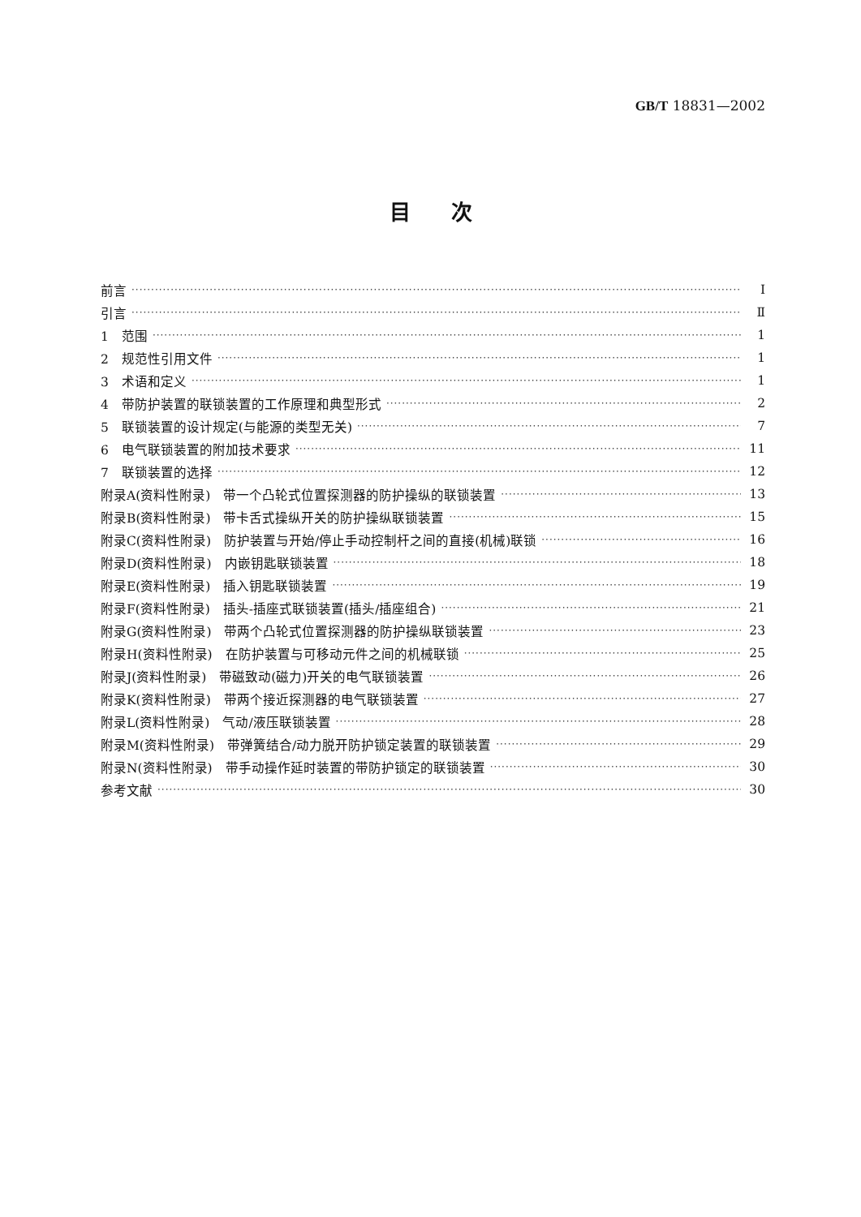GB/T 18831—2002
目次
前言 Ⅰ
引言 Ⅱ
1　范围 1
2　规范性引用文件 1
3　术语和定义 1
4　带防护装置的联锁装置的工作原理和典型形式 2
5　联锁装置的设计规定(与能源的类型无关) 7
6　电气联锁装置的附加技术要求 11
7　联锁装置的选择 12
附录A(资料性附录)　带一个凸轮式位置探测器的防护操纵的联锁装置 13
附录B(资料性附录)　带卡舌式操纵开关的防护操纵联锁装置 15
附录C(资料性附录)　防护装置与开始/停止手动控制杆之间的直接(机械)联锁 16
附录D(资料性附录)　内嵌钥匙联锁装置 18
附录E(资料性附录)　插入钥匙联锁装置 19
附录F(资料性附录)　插头-插座式联锁装置(插头/插座组合) 21
附录G(资料性附录)　带两个凸轮式位置探测器的防护操纵联锁装置 23
附录H(资料性附录)　在防护装置与可移动元件之间的机械联锁 25
附录J(资料性附录)　带磁致动(磁力)开关的电气联锁装置 26
附录K(资料性附录)　带两个接近探测器的电气联锁装置 27
附录L(资料性附录)　气动/液压联锁装置 28
附录M(资料性附录)　带弹簧结合/动力脱开防护锁定装置的联锁装置 29
附录N(资料性附录)　带手动操作延时装置的带防护锁定的联锁装置 30
参考文献 30